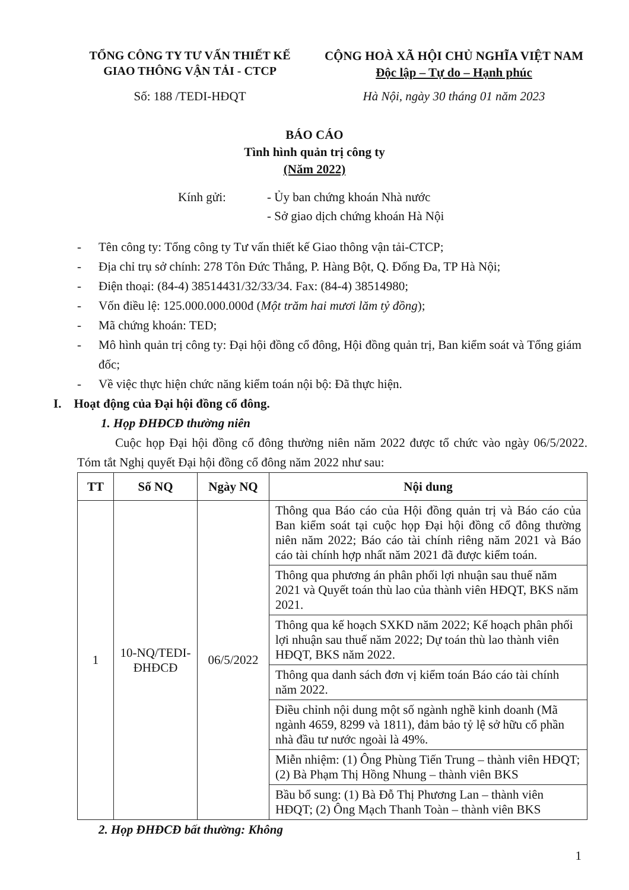TỔNG CÔNG TY TƯ VẤN THIẾT KẾ
GIAO THÔNG VẬN TẢI - CTCP
CỘNG HOÀ XÃ HỘI CHỦ NGHĨA VIỆT NAM
Độc lập – Tự do – Hạnh phúc
Số: 188 /TEDI-HĐQT Hà Nội, ngày 30 tháng 01 năm 2023
BÁO CÁO
Tình hình quản trị công ty
(Năm 2022)
Kính gửi: - Ủy ban chứng khoán Nhà nước
- Sở giao dịch chứng khoán Hà Nội
- Tên công ty: Tổng công ty Tư vấn thiết kế Giao thông vận tải-CTCP;
- Địa chỉ trụ sở chính: 278 Tôn Đức Thắng, P. Hàng Bột, Q. Đống Đa, TP Hà Nội;
- Điện thoại: (84-4) 38514431/32/33/34. Fax: (84-4) 38514980;
- Vốn điều lệ: 125.000.000.000đ (Một trăm hai mươi lăm tỷ đồng);
- Mã chứng khoán: TED;
- Mô hình quản trị công ty: Đại hội đồng cổ đông, Hội đồng quản trị, Ban kiểm soát và Tổng giám đốc;
- Về việc thực hiện chức năng kiểm toán nội bộ: Đã thực hiện.
I. Hoạt động của Đại hội đồng cổ đông.
1. Họp ĐHĐCĐ thường niên
Cuộc họp Đại hội đồng cổ đông thường niên năm 2022 được tổ chức vào ngày 06/5/2022. Tóm tắt Nghị quyết Đại hội đồng cổ đông năm 2022 như sau:
| TT | Số NQ | Ngày NQ | Nội dung |
| --- | --- | --- | --- |
| 1 | 10-NQ/TEDI-ĐHĐCĐ | 06/5/2022 | Thông qua Báo cáo của Hội đồng quản trị và Báo cáo của Ban kiểm soát tại cuộc họp Đại hội đồng cổ đông thường niên năm 2022; Báo cáo tài chính riêng năm 2021 và Báo cáo tài chính hợp nhất năm 2021 đã được kiểm toán. |
| | | | Thông qua phương án phân phối lợi nhuận sau thuế năm 2021 và Quyết toán thù lao của thành viên HĐQT, BKS năm 2021. |
| | | | Thông qua kế hoạch SXKD năm 2022; Kế hoạch phân phối lợi nhuận sau thuế năm 2022; Dự toán thù lao thành viên HĐQT, BKS năm 2022. |
| | | | Thông qua danh sách đơn vị kiểm toán Báo cáo tài chính năm 2022. |
| | | | Điều chỉnh nội dung một số ngành nghề kinh doanh (Mã ngành 4659, 8299 và 1811), đảm bảo tỷ lệ sở hữu cổ phần nhà đầu tư nước ngoài là 49%. |
| | | | Miễn nhiệm: (1) Ông Phùng Tiến Trung – thành viên HĐQT; (2) Bà Phạm Thị Hồng Nhung – thành viên BKS |
| | | | Bầu bổ sung: (1) Bà Đỗ Thị Phương Lan – thành viên HĐQT; (2) Ông Mạch Thanh Toàn – thành viên BKS |
2. Họp ĐHĐCĐ bất thường: Không
1